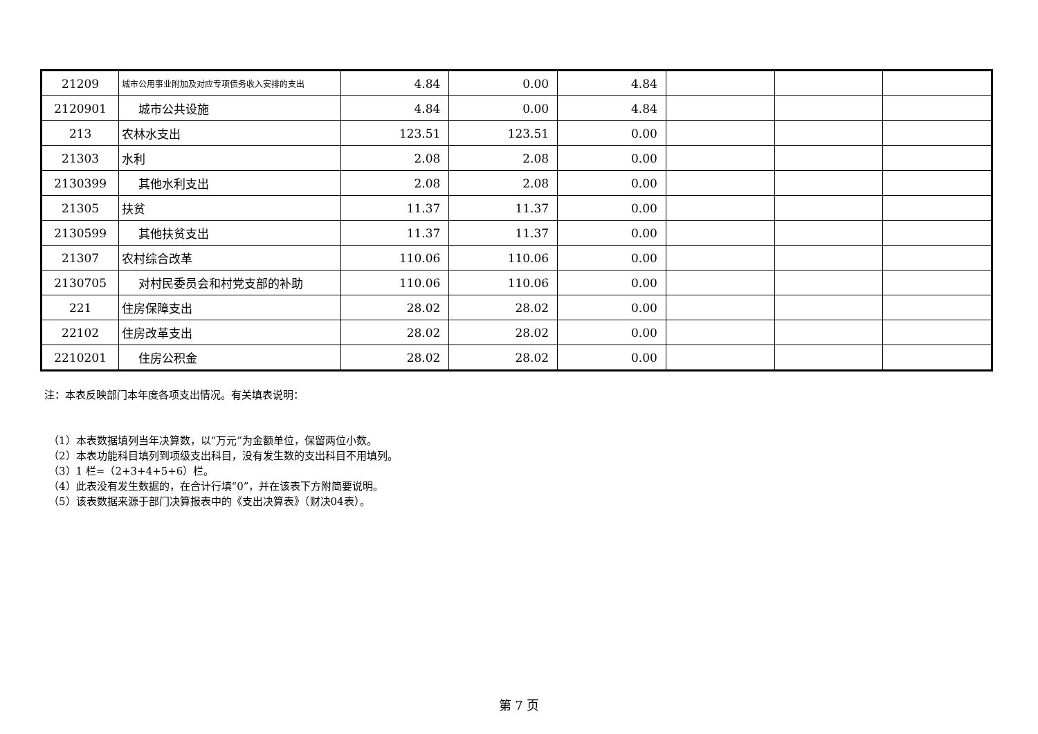| 21209 | 城市公用事业附加及对应专项债务收入安排的支出 | 4.84 | 0.00 | 4.84 | | | |
| 2120901 | 城市公共设施 | 4.84 | 0.00 | 4.84 | | | |
| 213 | 农林水支出 | 123.51 | 123.51 | 0.00 | | | |
| 21303 | 水利 | 2.08 | 2.08 | 0.00 | | | |
| 2130399 | 其他水利支出 | 2.08 | 2.08 | 0.00 | | | |
| 21305 | 扶贫 | 11.37 | 11.37 | 0.00 | | | |
| 2130599 | 其他扶贫支出 | 11.37 | 11.37 | 0.00 | | | |
| 21307 | 农村综合改革 | 110.06 | 110.06 | 0.00 | | | |
| 2130705 | 对村民委员会和村党支部的补助 | 110.06 | 110.06 | 0.00 | | | |
| 221 | 住房保障支出 | 28.02 | 28.02 | 0.00 | | | |
| 22102 | 住房改革支出 | 28.02 | 28.02 | 0.00 | | | |
| 2210201 | 住房公积金 | 28.02 | 28.02 | 0.00 | | | |
注：本表反映部门本年度各项支出情况。有关填表说明：
（1）本表数据填列当年决算数，以“万元”为金额单位，保留两位小数。
（2）本表功能科目填列到项级支出科目，没有发生数的支出科目不用填列。
（3）1 栏=（2+3+4+5+6）栏。
（4）此表没有发生数据的，在合计行填“0”，并在该表下方附简要说明。
（5）该表数据来源于部门决算报表中的《支出决算表》（财决04表）。
第 7 页